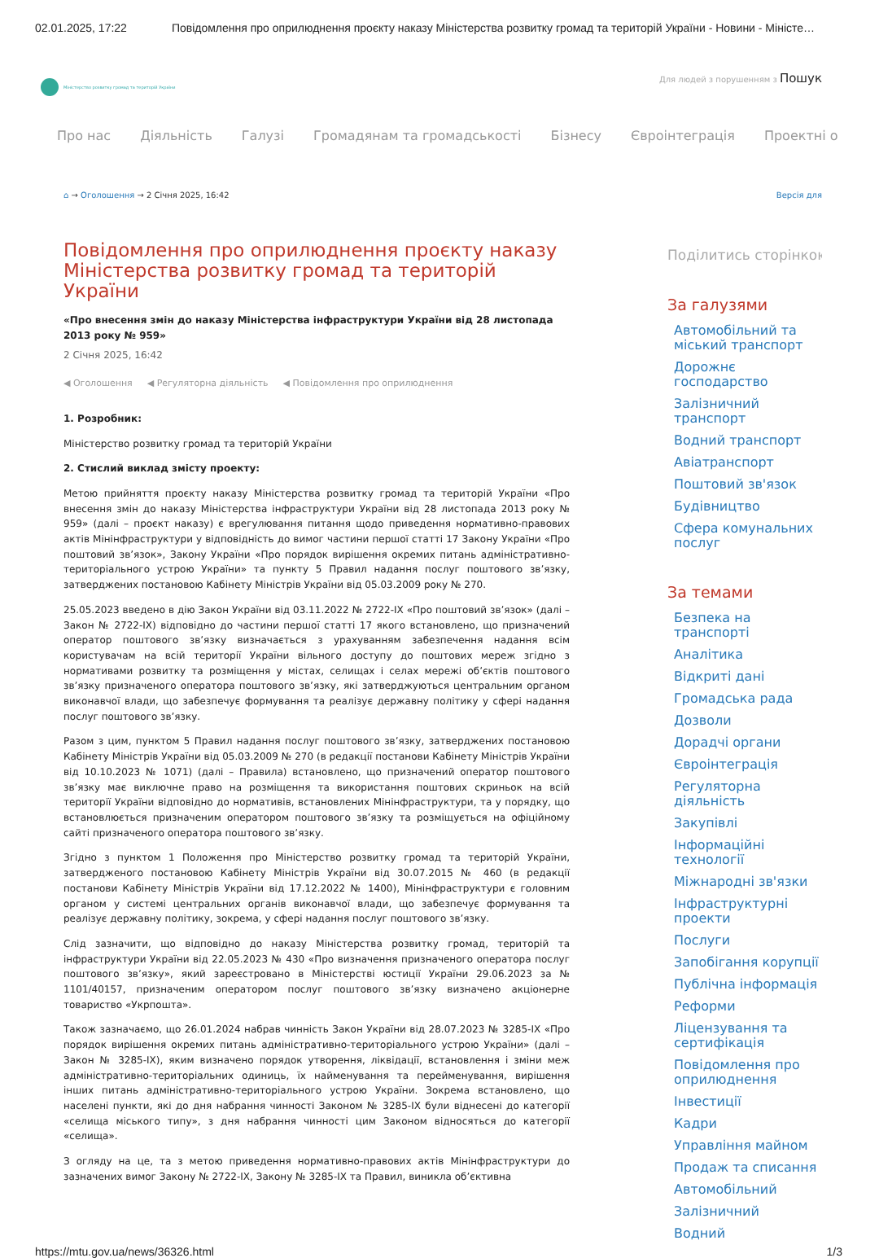02.01.2025, 17:22 Повідомлення про оприлюднення проєкту наказу Міністерства розвитку громад та територій України - Новини - Міністе…
Міністерство розвитку громад та територій України
Для людей з порушенням з Пошук
Про нас Діяльність Галузі Громадянам та громадськості Бізнесу Євроінтеграція Проектні о
⌂ → Оголошення → 2 Січня 2025, 16:42 Версія для
Повідомлення про оприлюднення проєкту наказу Міністерства розвитку громад та територій України
«Про внесення змін до наказу Міністерства інфраструктури України від 28 листопада 2013 року № 959»
2 Січня 2025, 16:42
◀ Оголошення ◀ Регуляторна діяльність ◀ Повідомлення про оприлюднення
1. Розробник:
Міністерство розвитку громад та територій України
2. Стислий виклад змісту проекту:
Метою прийняття проєкту наказу Міністерства розвитку громад та територій України «Про внесення змін до наказу Міністерства інфраструктури України від 28 листопада 2013 року № 959» (далі – проєкт наказу) є врегулювання питання щодо приведення нормативно-правових актів Мінінфраструктури у відповідність до вимог частини першої статті 17 Закону України «Про поштовий зв’язок», Закону України «Про порядок вирішення окремих питань адміністративно-територіального устрою України» та пункту 5 Правил надання послуг поштового зв’язку, затверджених постановою Кабінету Міністрів України від 05.03.2009 року № 270.
25.05.2023 введено в дію Закон України від 03.11.2022 № 2722-IX «Про поштовий зв’язок» (далі – Закон № 2722-IX) відповідно до частини першої статті 17 якого встановлено, що призначений оператор поштового зв’язку визначається з урахуванням забезпечення надання всім користувачам на всій території України вільного доступу до поштових мереж згідно з нормативами розвитку та розміщення у містах, селищах і селах мережі об’єктів поштового зв’язку призначеного оператора поштового зв’язку, які затверджуються центральним органом виконавчої влади, що забезпечує формування та реалізує державну політику у сфері надання послуг поштового зв’язку.
Разом з цим, пунктом 5 Правил надання послуг поштового зв’язку, затверджених постановою Кабінету Міністрів України від 05.03.2009 № 270 (в редакції постанови Кабінету Міністрів України від 10.10.2023 № 1071) (далі – Правила) встановлено, що призначений оператор поштового зв’язку має виключне право на розміщення та використання поштових скриньок на всій території України відповідно до нормативів, встановлених Мінінфраструктури, та у порядку, що встановлюється призначеним оператором поштового зв’язку та розміщується на офіційному сайті призначеного оператора поштового зв’язку.
Згідно з пунктом 1 Положення про Міністерство розвитку громад та територій України, затвердженого постановою Кабінету Міністрів України від 30.07.2015 № 460 (в редакції постанови Кабінету Міністрів України від 17.12.2022 № 1400), Мінінфраструктури є головним органом у системі центральних органів виконавчої влади, що забезпечує формування та реалізує державну політику, зокрема, у сфері надання послуг поштового зв’язку.
Слід зазначити, що відповідно до наказу Міністерства розвитку громад, територій та інфраструктури України від 22.05.2023 № 430 «Про визначення призначеного оператора послуг поштового зв’язку», який зареєстровано в Міністерстві юстиції України 29.06.2023 за № 1101/40157, призначеним оператором послуг поштового зв’язку визначено акціонерне товариство «Укрпошта».
Також зазначаємо, що 26.01.2024 набрав чинність Закон України від 28.07.2023 № 3285-IX «Про порядок вирішення окремих питань адміністративно-територіального устрою України» (далі – Закон № 3285-IX), яким визначено порядок утворення, ліквідації, встановлення і зміни меж адміністративно-територіальних одиниць, їх найменування та перейменування, вирішення інших питань адміністративно-територіального устрою України. Зокрема встановлено, що населені пункти, які до дня набрання чинності Законом № 3285-IX були віднесені до категорії «селища міського типу», з дня набрання чинності цим Законом відносяться до категорії «селища».
З огляду на це, та з метою приведення нормативно-правових актів Мінінфраструктури до зазначених вимог Закону № 2722-IX, Закону № 3285-IX та Правил, виникла об’єктивна
Поділитись сторінкою
За галузями
Автомобільний та міський транспорт
Дорожнє господарство
Залізничний транспорт
Водний транспорт
Авіатранспорт
Поштовий зв'язок
Будівництво
Сфера комунальних послуг
За темами
Безпека на транспорті
Аналітика
Відкриті дані
Громадська рада
Дозволи
Дорадчі органи
Євроінтеграція
Регуляторна діяльність
Закупівлі
Інформаційні технології
Міжнародні зв'язки
Інфраструктурні проекти
Послуги
Запобігання корупції
Публічна інформація
Реформи
Ліцензування та сертифікація
Повідомлення про оприлюднення
Інвестиції
Кадри
Управління майном
Продаж та списання
Автомобільний
Залізничний
Водний
https://mtu.gov.ua/news/36326.html 1/3